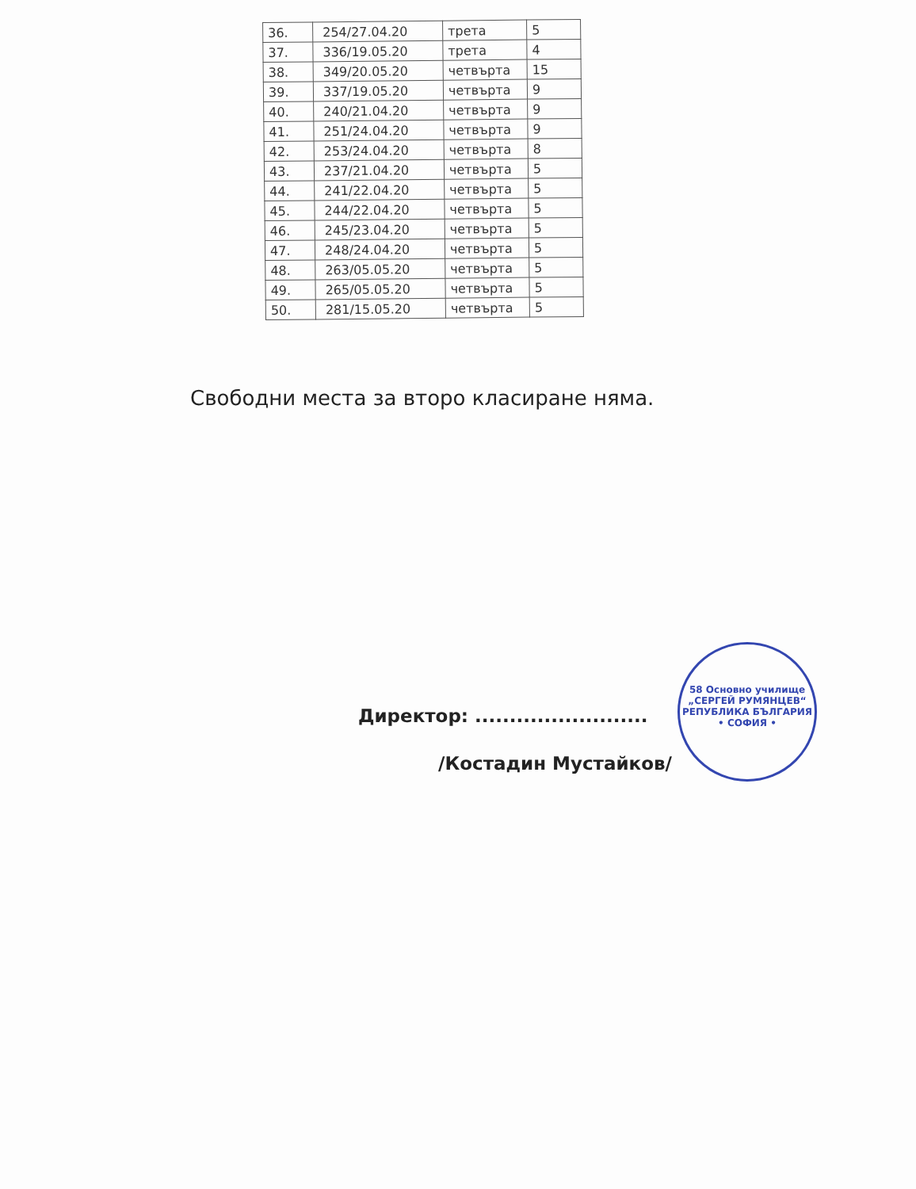| 36. | 254/27.04.20 | трета | 5 |
| 37. | 336/19.05.20 | трета | 4 |
| 38. | 349/20.05.20 | четвърта | 15 |
| 39. | 337/19.05.20 | четвърта | 9 |
| 40. | 240/21.04.20 | четвърта | 9 |
| 41. | 251/24.04.20 | четвърта | 9 |
| 42. | 253/24.04.20 | четвърта | 8 |
| 43. | 237/21.04.20 | четвърта | 5 |
| 44. | 241/22.04.20 | четвърта | 5 |
| 45. | 244/22.04.20 | четвърта | 5 |
| 46. | 245/23.04.20 | четвърта | 5 |
| 47. | 248/24.04.20 | четвърта | 5 |
| 48. | 263/05.05.20 | четвърта | 5 |
| 49. | 265/05.05.20 | четвърта | 5 |
| 50. | 281/15.05.20 | четвърта | 5 |
Свободни места за второ класиране няма.
Директор: .........................
/Костадин Мустайков/
58 Основно училище „СЕРГЕЙ РУМЯНЦЕВ“
РЕПУБЛИКА БЪЛГАРИЯ
• СОФИЯ •